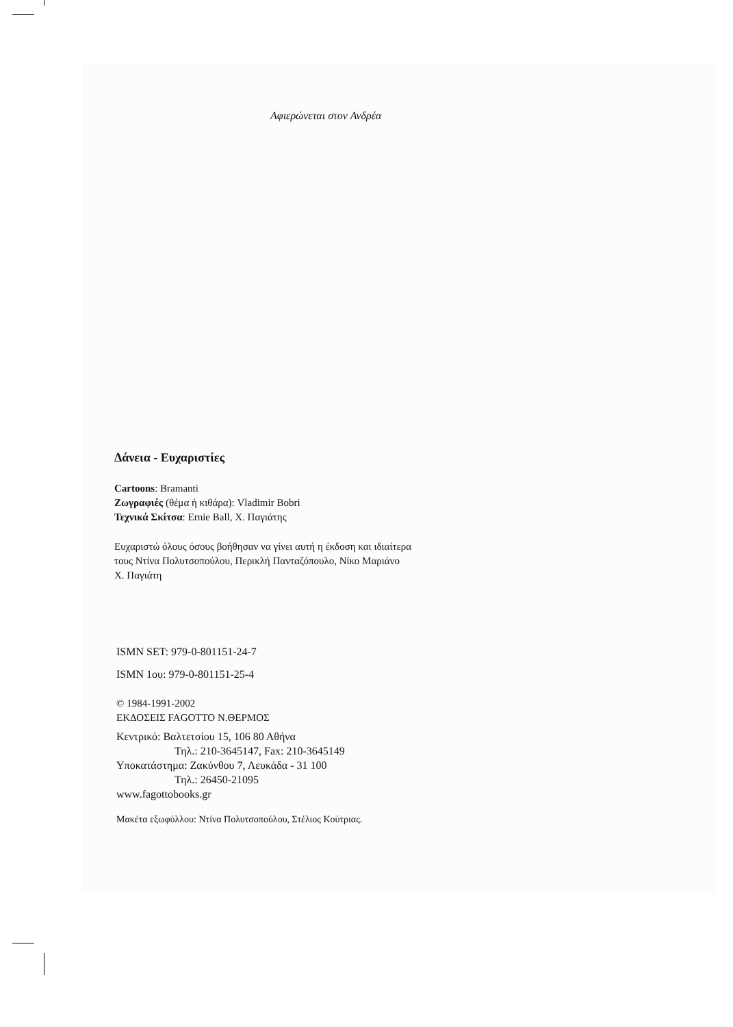Αφιερώνεται στον Ανδρέα
Δάνεια - Ευχαριστίες
Cartoons: Bramanti
Ζωγραφιές (θέμα ή κιθάρα): Vladimir Bobri
Τεχνικά Σκίτσα: Ernie Ball, Χ. Παγιάτης
Ευχαριστώ όλους όσους βοήθησαν να γίνει αυτή η έκδοση και ιδιαίτερα
τους Ντίνα Πολυτσοπούλου, Περικλή Πανταζόπουλο, Νίκο Μαριάνο
Χ. Παγιάτη
ISMN SET: 979-0-801151-24-7
ISMN 1ου: 979-0-801151-25-4
© 1984-1991-2002
ΕΚΔΟΣΕΙΣ FAGOTTO Ν.ΘΕΡΜΟΣ
Κεντρικό: Βαλτετσίου 15, 106 80 Αθήνα
Τηλ.: 210-3645147, Fax: 210-3645149
Υποκατάστημα: Ζακύνθου 7, Λευκάδα - 31 100
Τηλ.: 26450-21095
www.fagottobooks.gr
Μακέτα εξωφύλλου: Ντίνα Πολυτσοπούλου, Στέλιος Κούτριας.